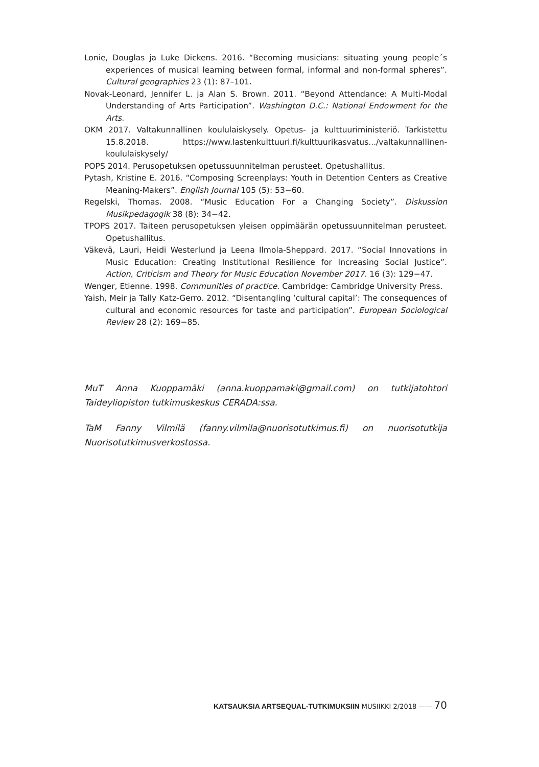Lonie, Douglas ja Luke Dickens. 2016. “Becoming musicians: situating young people´s experiences of musical learning between formal, informal and non-formal spheres”. Cultural geographies 23 (1): 87–101.
Novak-Leonard, Jennifer L. ja Alan S. Brown. 2011. “Beyond Attendance: A Multi-Modal Understanding of Arts Participation”. Washington D.C.: National Endowment for the Arts.
OKM 2017. Valtakunnallinen koululaiskysely. Opetus- ja kulttuuriministeriö. Tarkistettu 15.8.2018. https://www.lastenkulttuuri.fi/kulttuurikasvatus.../valtakunnallinen-koululaiskysely/
POPS 2014. Perusopetuksen opetussuunnitelman perusteet. Opetushallitus.
Pytash, Kristine E. 2016. “Composing Screenplays: Youth in Detention Centers as Creative Meaning-Makers”. English Journal 105 (5): 53−60.
Regelski, Thomas. 2008. “Music Education For a Changing Society”. Diskussion Musikpedagogik 38 (8): 34−42.
TPOPS 2017. Taiteen perusopetuksen yleisen oppimäärän opetussuunnitelman perusteet. Opetushallitus.
Väkevä, Lauri, Heidi Westerlund ja Leena Ilmola-Sheppard. 2017. “Social Innovations in Music Education: Creating Institutional Resilience for Increasing Social Justice”. Action, Criticism and Theory for Music Education November 2017. 16 (3): 129−47.
Wenger, Etienne. 1998. Communities of practice. Cambridge: Cambridge University Press.
Yaish, Meir ja Tally Katz-Gerro. 2012. “Disentangling ‘cultural capital’: The consequences of cultural and economic resources for taste and participation”. European Sociological Review 28 (2): 169−85.
MuT Anna Kuoppamäki (anna.kuoppamaki@gmail.com) on tutkijatohtori Taideyliopiston tutkimuskeskus CERADA:ssa.
TaM Fanny Vilmilä (fanny.vilmila@nuorisotutkimus.fi) on nuorisotutkija Nuorisotutkimusverkostossa.
KATSAUKSIA ARTSEQUAL-TUTKIMUKSIIN MUSIIKKI 2/2018 —— 70